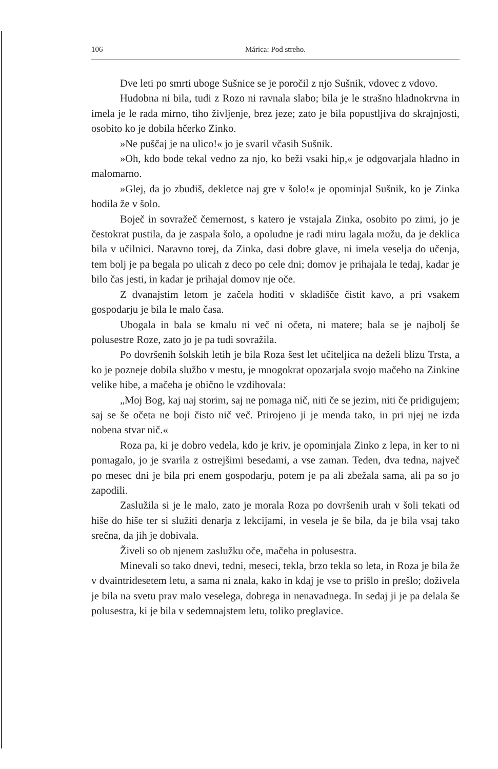106 Márica: Pod streho.
Dve leti po smrti uboge Sušnice se je poročil z njo Sušnik, vdovec z vdovo.
Hudobna ni bila, tudi z Rozo ni ravnala slabo; bila je le strašno hladnokrvna in imela je le rada mirno, tiho življenje, brez jeze; zato je bila popustljiva do skrajnjosti, osobito ko je dobila hčerko Zinko.
»Ne puščaj je na ulico!« jo je svaril včasih Sušnik.
»Oh, kdo bode tekal vedno za njo, ko beži vsaki hip,« je odgovarjala hladno in malomarno.
»Glej, da jo zbudiš, dekletce naj gre v šolo!« je opominjal Sušnik, ko je Zinka hodila že v šolo.
Boječ in sovražeč čemernost, s katero je vstajala Zinka, osobito po zimi, jo je čestokrat pustila, da je zaspala šolo, a opoludne je radi miru lagala možu, da je deklica bila v učilnici. Naravno torej, da Zinka, dasi dobre glave, ni imela veselja do učenja, tem bolj je pa begala po ulicah z deco po cele dni; domov je prihajala le tedaj, kadar je bilo čas jesti, in kadar je prihajal domov nje oče.
Z dvanajstim letom je začela hoditi v skladišče čistit kavo, a pri vsakem gospodarju je bila le malo časa.
Ubogala in bala se kmalu ni več ni očeta, ni matere; bala se je najbolj še polusestre Roze, zato jo je pa tudi sovražila.
Po dovršenih šolskih letih je bila Roza šest let učiteljica na deželi blizu Trsta, a ko je pozneje dobila službo v mestu, je mnogokrat opozarjala svojo mačeho na Zinkine velike hibe, a mačeha je običnо le vzdihovala:
„Moj Bog, kaj naj storim, saj ne pomaga nič, niti če se jezim, niti če pridigujem; saj se še očeta ne boji čisto nič več. Prirojeno ji je menda tako, in pri njej ne izda nobena stvar nič.«
Roza pa, ki je dobro vedela, kdo je kriv, je opominjala Zinko z lepa, in ker to ni pomagalo, jo je svarila z ostrejšimi besedami, a vse zaman. Teden, dva tedna, največ po mesec dni je bila pri enem gospodarju, potem je pa ali zbežala sama, ali pa so jo zapodili.
Zaslužila si je le malo, zato je morala Roza po dovršenih urah v šoli tekati od hiše do hiše ter si služiti denarja z lekcijami, in vesela je še bila, da je bila vsaj tako srečna, da jih je dobivala.
Živeli so ob njenem zaslužku oče, mačeha in polusestra.
Minevali so tako dnevi, tedni, meseci, tekla, brzo tekla so leta, in Roza je bila že v dvaintridesetem letu, a sama ni znala, kako in kdaj je vse to prišlo in prešlo; doživela je bila na svetu prav malo veselega, dobrega in nenavadnega. In sedaj ji je pa delala še polusestra, ki je bila v sedemnajstem letu, toliko preglavice.